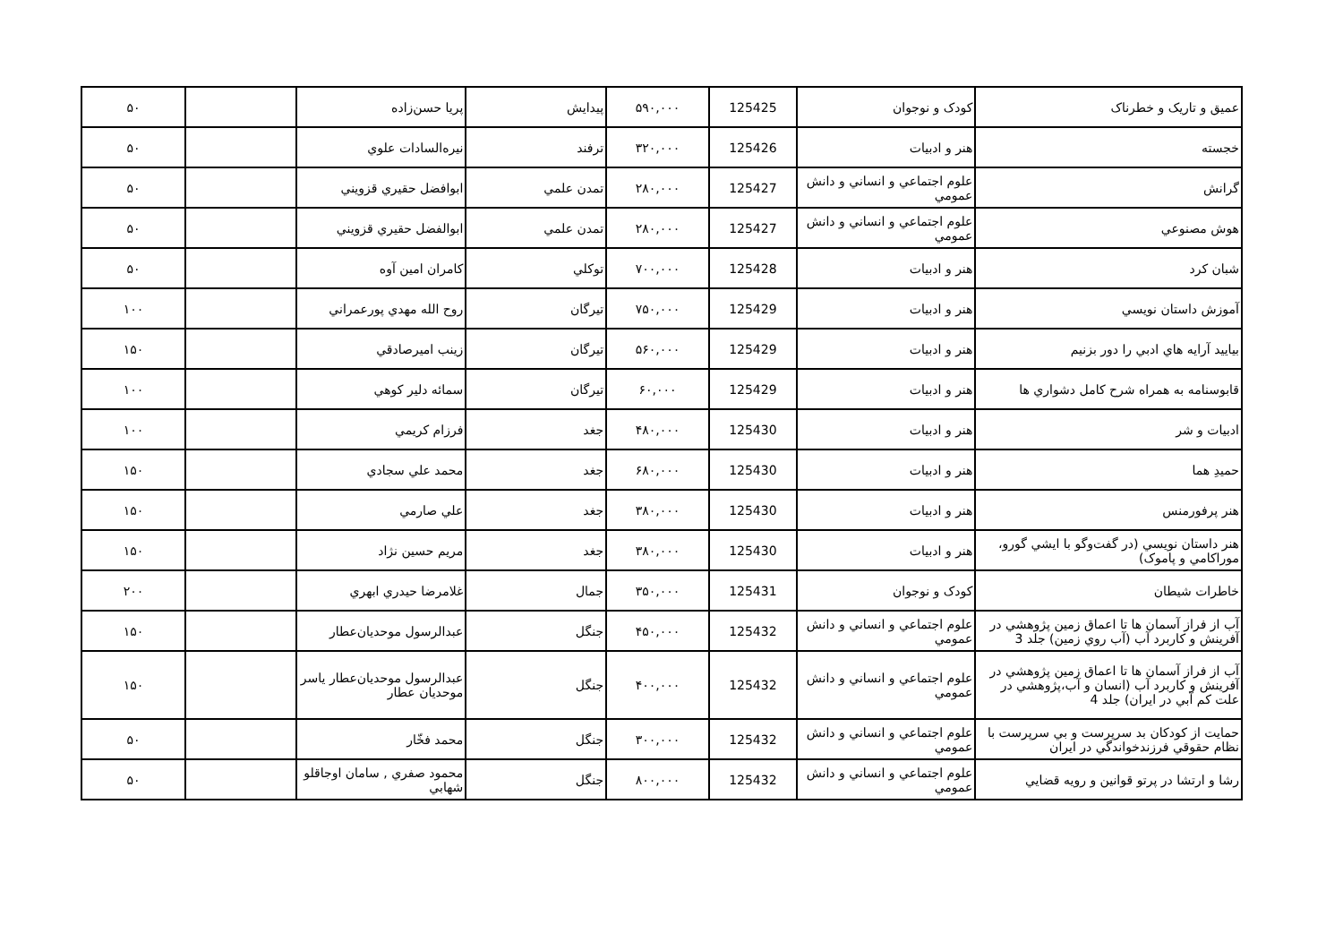| عميق و تاريک و خطرناک | کودک و نوجوان | 125425 | ۵۹۰,۰۰۰ | پيدايش | پريا حسن‌زاده | | ۵۰ |
| خجسته | هنر و ادبيات | 125426 | ۳۲۰,۰۰۰ | ترفند | نيره‌السادات علوي | | ۵۰ |
| گرانش | علوم اجتماعي و انساني و دانش عمومي | 125427 | ۲۸۰,۰۰۰ | تمدن علمي | ابوافضل حقيري قزويني | | ۵۰ |
| هوش مصنوعي | علوم اجتماعي و انساني و دانش عمومي | 125427 | ۲۸۰,۰۰۰ | تمدن علمي | ابوالفضل حقيري قزويني | | ۵۰ |
| شبان کرد | هنر و ادبيات | 125428 | ۷۰۰,۰۰۰ | توکلي | کامران امين آوه | | ۵۰ |
| آموزش داستان نويسي | هنر و ادبيات | 125429 | ۷۵۰,۰۰۰ | تيرگان | روح الله مهدي پورعمراني | | ۱۰۰ |
| بياييد آرايه هاي ادبي را دور بزنيم | هنر و ادبيات | 125429 | ۵۶۰,۰۰۰ | تيرگان | زينب اميرصادقي | | ۱۵۰ |
| قابوسنامه به همراه شرح کامل دشواري ها | هنر و ادبيات | 125429 | ۶۰,۰۰۰ | تيرگان | سمائه دلير کوهي | | ۱۰۰ |
| ادبيات و شر | هنر و ادبيات | 125430 | ۴۸۰,۰۰۰ | جغد | فرزام کريمي | | ۱۰۰ |
| حميدِ هما | هنر و ادبيات | 125430 | ۶۸۰,۰۰۰ | جغد | محمد علي سجادي | | ۱۵۰ |
| هنر پرفورمنس | هنر و ادبيات | 125430 | ۳۸۰,۰۰۰ | جغد | علي صارمي | | ۱۵۰ |
| هنر داستان نويسي (در گفت‌وگو با ايشي گورو، موراکامي و پاموک) | هنر و ادبيات | 125430 | ۳۸۰,۰۰۰ | جغد | مريم حسين نژاد | | ۱۵۰ |
| خاطرات شيطان | کودک و نوجوان | 125431 | ۳۵۰,۰۰۰ | جمال | غلامرضا حيدري ابهري | | ۲۰۰ |
| آب از فراز آسمان ها تا اعماق زمين پژوهشي در آفرينش و کاربرد آب (آب روي زمين) جلد 3 | علوم اجتماعي و انساني و دانش عمومي | 125432 | ۴۵۰,۰۰۰ | جنگل | عبدالرسول موحديان‌عطار | | ۱۵۰ |
| آب از فراز آسمان ها تا اعماق زمين پژوهشي در آفرينش و کاربرد آب (انسان و آب،پژوهشي در علت کم آبي در ايران) جلد 4 | علوم اجتماعي و انساني و دانش عمومي | 125432 | ۴۰۰,۰۰۰ | جنگل | عبدالرسول موحديان‌عطار ياسر موحديان عطار | | ۱۵۰ |
| حمايت از کودکان بد سرپرست و بي سرپرست با نظام حقوقي فرزندخواندگي در ايران | علوم اجتماعي و انساني و دانش عمومي | 125432 | ۳۰۰,۰۰۰ | جنگل | محمد فخّار | | ۵۰ |
| رشا و ارتشا در پرتو قوانين و رويه قضايي | علوم اجتماعي و انساني و دانش عمومي | 125432 | ۸۰۰,۰۰۰ | جنگل | محمود صفري , سامان اوجاقلو شهابي | | ۵۰ |